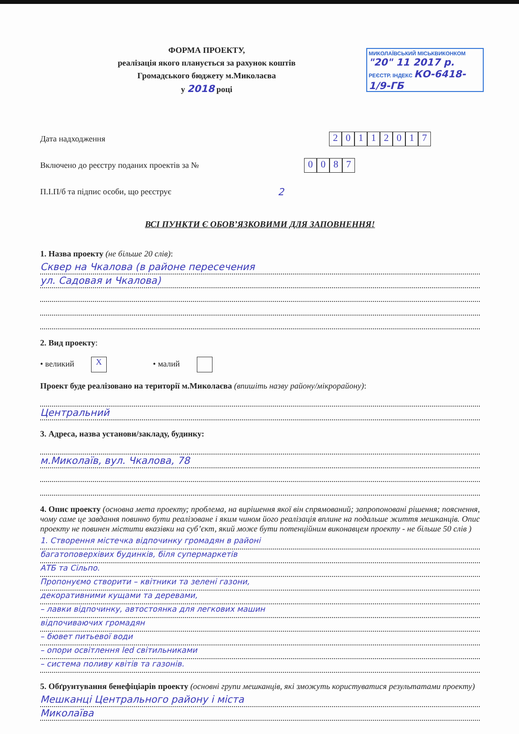МИКОЛАЇВСЬКИЙ МІСЬКВИКОНКОМ
"20" 11 2017 р.
РЕЄСТР. ІНДЕКС КО-6418-1/9-ГБ
ФОРМА ПРОЕКТУ,
реалізація якого планується за рахунок коштів
Громадського бюджету м.Миколаєва
у 2018 році
Дата надходження
20112017
Включено до реєстру поданих проектів за №
0087
П.І.П/б та підпис особи, що реєструє 2
ВСІ ПУНКТИ Є ОБОВ’ЯЗКОВИМИ ДЛЯ ЗАПОВНЕННЯ!
1. Назва проекту (не більше 20 слів):
Сквер на Чкалова (в районе пересечения
ул. Садовая и Чкалова)
2. Вид проекту:
• великий X • малий
Проект буде реалізовано на території м.Миколаєва (впишіть назву району/мікрорайону):
Центральний
3. Адреса, назва установи/закладу, будинку:
м.Миколаїв, вул. Чкалова, 78
4. Опис проекту (основна мета проекту; проблема, на вирішення якої він спрямований; запропоновані рішення; пояснення, чому саме це завдання повинно бути реалізоване і яким чином його реалізація вплине на подальше життя мешканців. Опис проекту не повинен містити вказівки на суб’єкт, який може бути потенційним виконавцем проекту - не більше 50 слів )
1. Створення містечка відпочинку громадян в районі
багатоповерхівих будинків, біля супермаркетів
АТБ та Сільпо.
Пропонуємо створити – квітники та зелені газони,
декоративними кущами та деревами,
– лавки відпочинку, автостоянка для легкових машин
відпочиваючих громадян
– бювет питьевої води
– опори освітлення led світильниками
– система поливу квітів та газонів.
5. Обґрунтування бенефіціарів проекту (основні групи мешканців, які зможуть користуватися результатами проекту)
Мешканці Центрального району і міста
Миколаїва